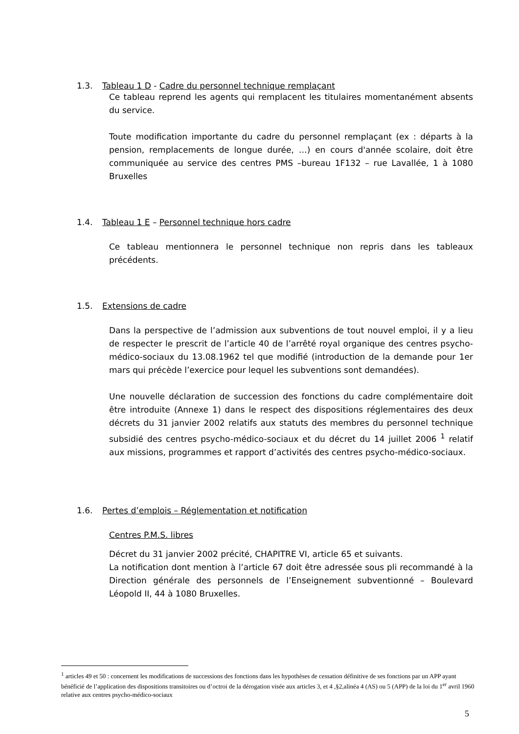1.3. Tableau 1 D - Cadre du personnel technique remplaçant
Ce tableau reprend les agents qui remplacent les titulaires momentanément absents du service.
Toute modification importante du cadre du personnel remplaçant (ex : départs à la pension, remplacements de longue durée, …) en cours d'année scolaire, doit être communiquée au service des centres PMS –bureau 1F132 – rue Lavallée, 1 à 1080 Bruxelles
1.4. Tableau 1 E – Personnel technique hors cadre
Ce tableau mentionnera le personnel technique non repris dans les tableaux précédents.
1.5. Extensions de cadre
Dans la perspective de l’admission aux subventions de tout nouvel emploi, il y a lieu de respecter le prescrit de l’article 40 de l’arrêté royal organique des centres psycho-médico-sociaux du 13.08.1962 tel que modifié (introduction de la demande pour 1er mars qui précède l’exercice pour lequel les subventions sont demandées).
Une nouvelle déclaration de succession des fonctions du cadre complémentaire doit être introduite (Annexe 1) dans le respect des dispositions réglementaires des deux décrets du 31 janvier 2002 relatifs aux statuts des membres du personnel technique subsidié des centres psycho-médico-sociaux et du décret du 14 juillet 2006 <sup>1</sup> relatif aux missions, programmes et rapport d’activités des centres psycho-médico-sociaux.
1.6. Pertes d’emplois – Réglementation et notification
Centres P.M.S. libres
Décret du 31 janvier 2002 précité, CHAPITRE VI, article 65 et suivants.
La notification dont mention à l’article 67 doit être adressée sous pli recommandé à la Direction générale des personnels de l’Enseignement subventionné – Boulevard Léopold II, 44 à 1080 Bruxelles.
<sup>1</sup> articles 49 et 50 : concernent les modifications de successions des fonctions dans les hypothèses de cessation définitive de ses fonctions par un APP ayant bénéficié de l’application des dispositions transitoires ou d’octroi de la dérogation visée aux articles 3, et 4 ,§2,alinéa 4 (AS) ou 5 (APP) de la loi du 1<sup>er</sup> avril 1960 relative aux centres psycho-médico-sociaux
5